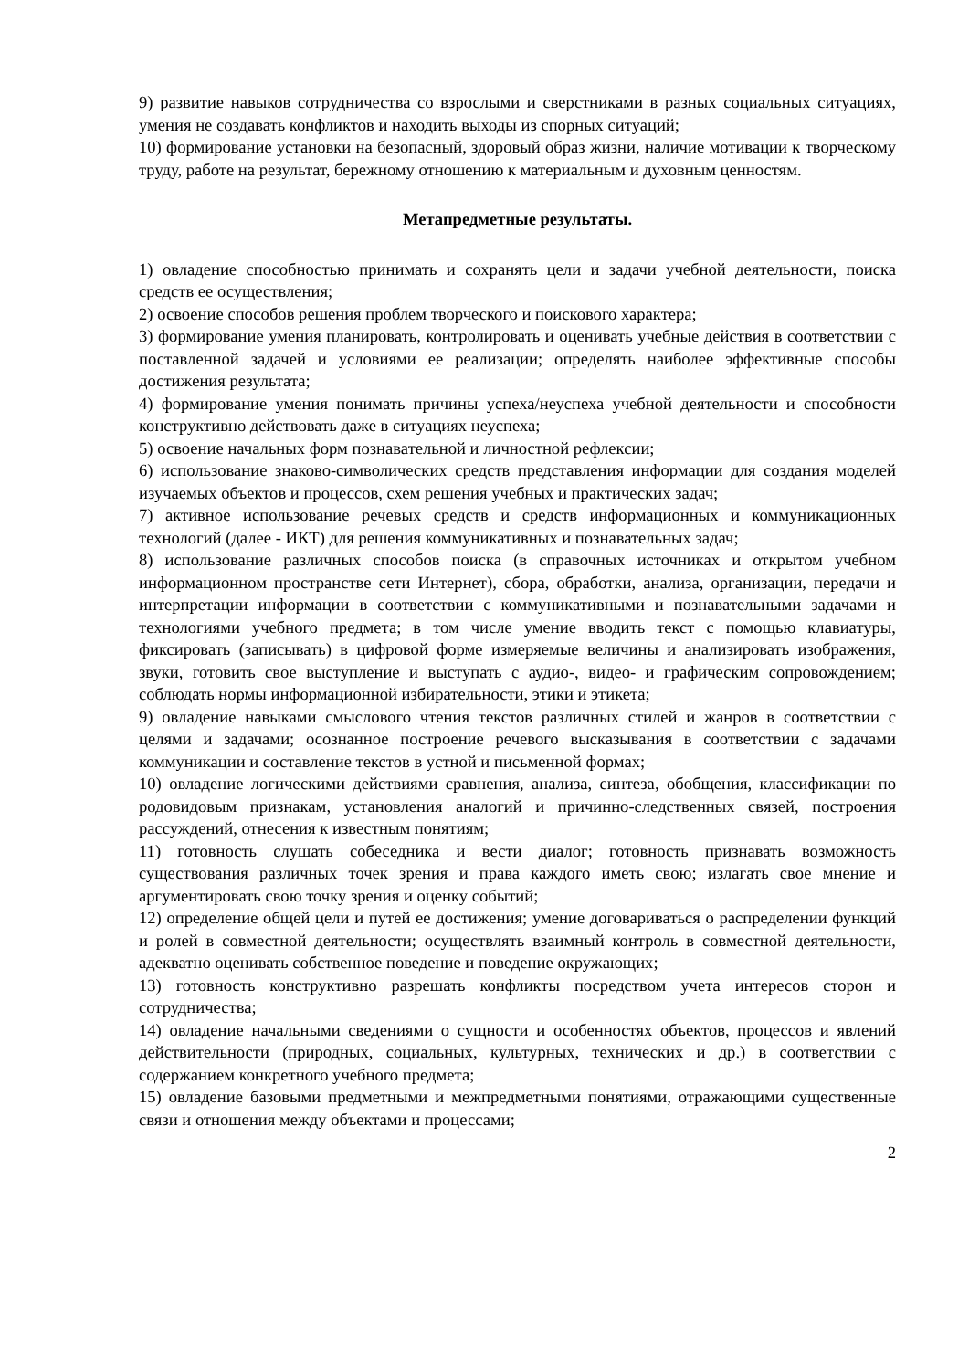9) развитие навыков сотрудничества со взрослыми и сверстниками в разных социальных ситуациях, умения не создавать конфликтов и находить выходы из спорных ситуаций;
10) формирование установки на безопасный, здоровый образ жизни, наличие мотивации к творческому труду, работе на результат, бережному отношению к материальным и духовным ценностям.
Метапредметные результаты.
1) овладение способностью принимать и сохранять цели и задачи учебной деятельности, поиска средств ее осуществления;
2) освоение способов решения проблем творческого и поискового характера;
3) формирование умения планировать, контролировать и оценивать учебные действия в соответствии с поставленной задачей и условиями ее реализации; определять наиболее эффективные способы достижения результата;
4) формирование умения понимать причины успеха/неуспеха учебной деятельности и способности конструктивно действовать даже в ситуациях неуспеха;
5) освоение начальных форм познавательной и личностной рефлексии;
6) использование знаково-символических средств представления информации для создания моделей изучаемых объектов и процессов, схем решения учебных и практических задач;
7) активное использование речевых средств и средств информационных и коммуникационных технологий (далее - ИКТ) для решения коммуникативных и познавательных задач;
8) использование различных способов поиска (в справочных источниках и открытом учебном информационном пространстве сети Интернет), сбора, обработки, анализа, организации, передачи и интерпретации информации в соответствии с коммуникативными и познавательными задачами и технологиями учебного предмета; в том числе умение вводить текст с помощью клавиатуры, фиксировать (записывать) в цифровой форме измеряемые величины и анализировать изображения, звуки, готовить свое выступление и выступать с аудио-, видео- и графическим сопровождением; соблюдать нормы информационной избирательности, этики и этикета;
9) овладение навыками смыслового чтения текстов различных стилей и жанров в соответствии с целями и задачами; осознанное построение речевого высказывания в соответствии с задачами коммуникации и составление текстов в устной и письменной формах;
10) овладение логическими действиями сравнения, анализа, синтеза, обобщения, классификации по родовидовым признакам, установления аналогий и причинно-следственных связей, построения рассуждений, отнесения к известным понятиям;
11) готовность слушать собеседника и вести диалог; готовность признавать возможность существования различных точек зрения и права каждого иметь свою; излагать свое мнение и аргументировать свою точку зрения и оценку событий;
12) определение общей цели и путей ее достижения; умение договариваться о распределении функций и ролей в совместной деятельности; осуществлять взаимный контроль в совместной деятельности, адекватно оценивать собственное поведение и поведение окружающих;
13) готовность конструктивно разрешать конфликты посредством учета интересов сторон и сотрудничества;
14) овладение начальными сведениями о сущности и особенностях объектов, процессов и явлений действительности (природных, социальных, культурных, технических и др.) в соответствии с содержанием конкретного учебного предмета;
15) овладение базовыми предметными и межпредметными понятиями, отражающими существенные связи и отношения между объектами и процессами;
2